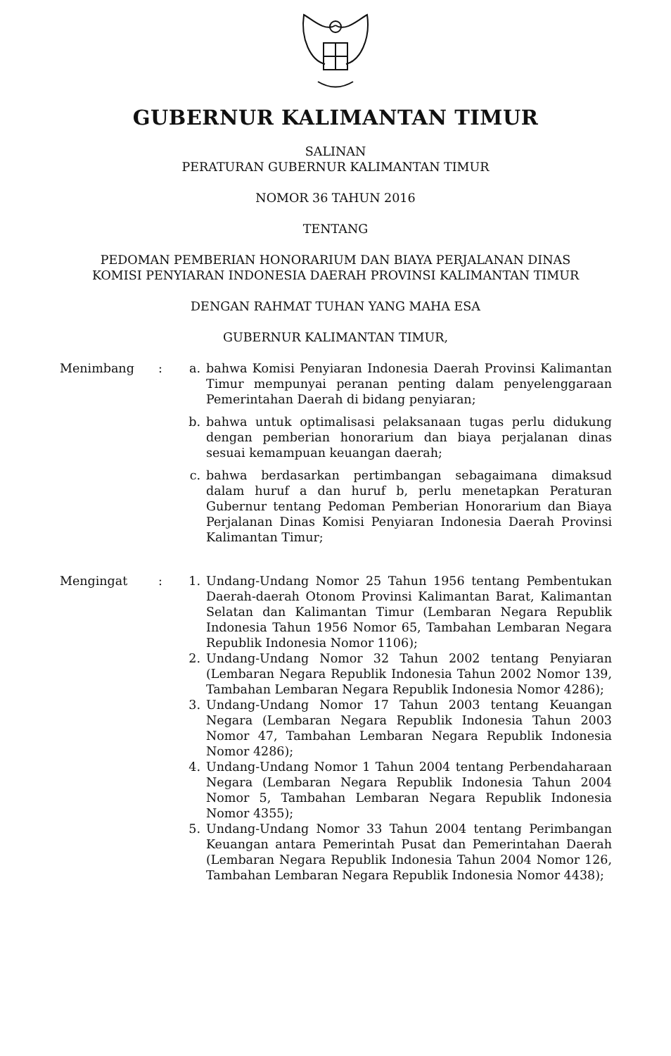GUBERNUR KALIMANTAN TIMUR
SALINAN
PERATURAN GUBERNUR KALIMANTAN TIMUR
NOMOR 36 TAHUN 2016
TENTANG
PEDOMAN PEMBERIAN HONORARIUM DAN BIAYA PERJALANAN DINAS
KOMISI PENYIARAN INDONESIA DAERAH PROVINSI KALIMANTAN TIMUR
DENGAN RAHMAT TUHAN YANG MAHA ESA
GUBERNUR KALIMANTAN TIMUR,
| Menimbang | : | a. | bahwa Komisi Penyiaran Indonesia Daerah Provinsi Kalimantan Timur mempunyai peranan penting dalam penyelenggaraan Pemerintahan Daerah di bidang penyiaran; |
| | | b. | bahwa untuk optimalisasi pelaksanaan tugas perlu didukung dengan pemberian honorarium dan biaya perjalanan dinas sesuai kemampuan keuangan daerah; |
| | | c. | bahwa berdasarkan pertimbangan sebagaimana dimaksud dalam huruf a dan huruf b, perlu menetapkan Peraturan Gubernur tentang Pedoman Pemberian Honorarium dan Biaya Perjalanan Dinas Komisi Penyiaran Indonesia Daerah Provinsi Kalimantan Timur; |
| Mengingat | : | 1. | Undang-Undang Nomor 25 Tahun 1956 tentang Pembentukan Daerah-daerah Otonom Provinsi Kalimantan Barat, Kalimantan Selatan dan Kalimantan Timur (Lembaran Negara Republik Indonesia Tahun 1956 Nomor 65, Tambahan Lembaran Negara Republik Indonesia Nomor 1106); |
| | | 2. | Undang-Undang Nomor 32 Tahun 2002 tentang Penyiaran (Lembaran Negara Republik Indonesia Tahun 2002 Nomor 139, Tambahan Lembaran Negara Republik Indonesia Nomor 4286); |
| | | 3. | Undang-Undang Nomor 17 Tahun 2003 tentang Keuangan Negara (Lembaran Negara Republik Indonesia Tahun 2003 Nomor 47, Tambahan Lembaran Negara Republik Indonesia Nomor 4286); |
| | | 4. | Undang-Undang Nomor 1 Tahun 2004 tentang Perbendaharaan Negara (Lembaran Negara Republik Indonesia Tahun 2004 Nomor 5, Tambahan Lembaran Negara Republik Indonesia Nomor 4355); |
| | | 5. | Undang-Undang Nomor 33 Tahun 2004 tentang Perimbangan Keuangan antara Pemerintah Pusat dan Pemerintahan Daerah (Lembaran Negara Republik Indonesia Tahun 2004 Nomor 126, Tambahan Lembaran Negara Republik Indonesia Nomor 4438); |